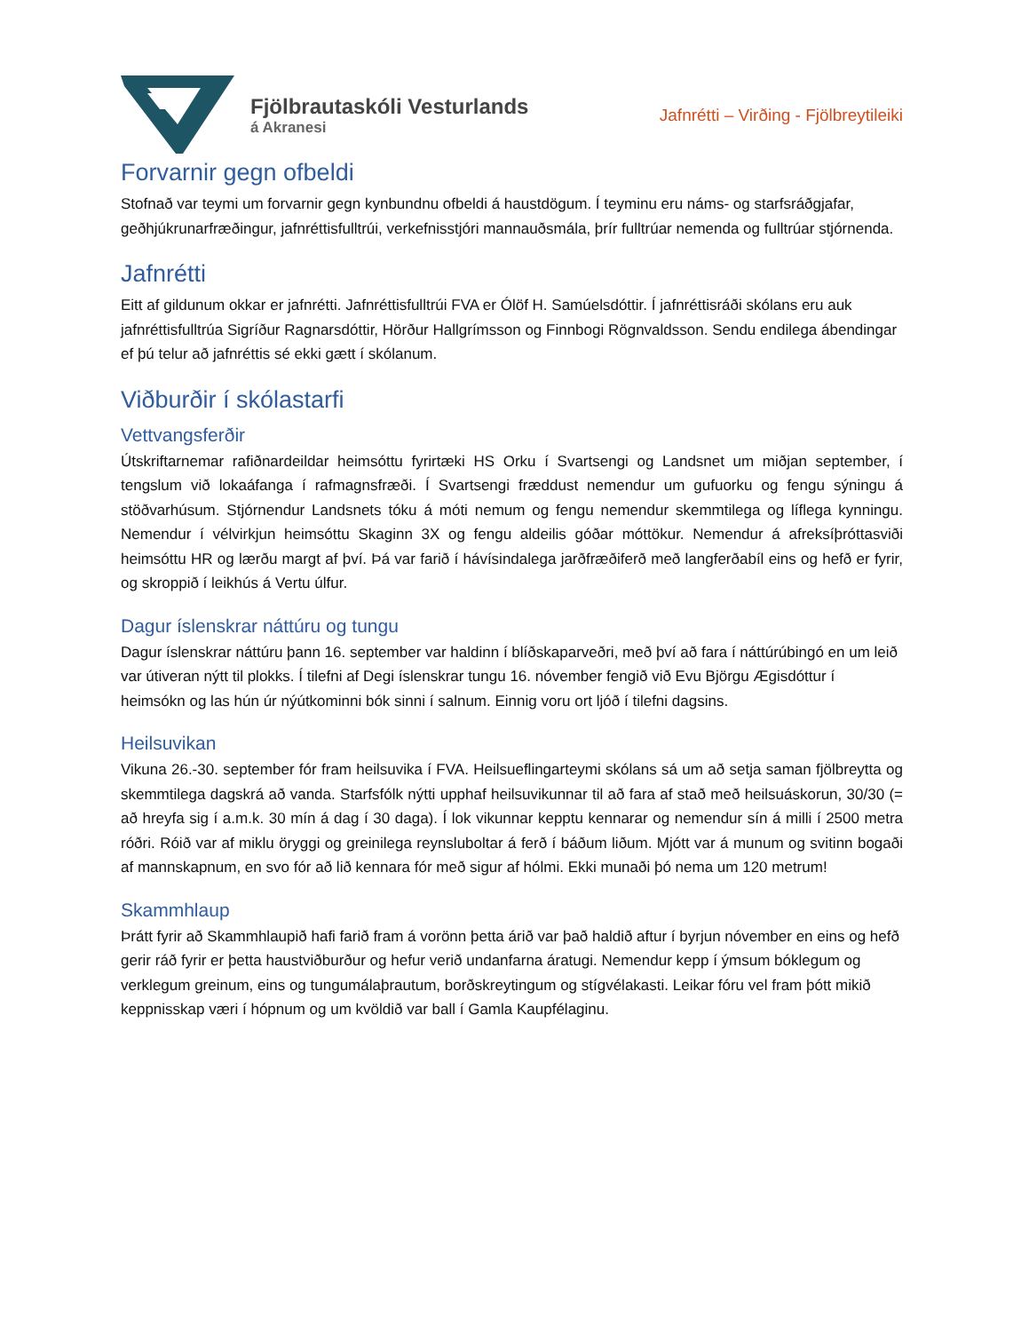Fjölbrautaskóli Vesturlands
á Akranesi
Jafnrétti – Virðing - Fjölbreytileiki
Forvarnir gegn ofbeldi
Stofnað var teymi um forvarnir gegn kynbundnu ofbeldi á haustdögum. Í teyminu eru náms- og starfsráðgjafar, geðhjúkrunarfræðingur, jafnréttisfulltrúi, verkefnisstjóri mannauðsmála, þrír fulltrúar nemenda og fulltrúar stjórnenda.
Jafnrétti
Eitt af gildunum okkar er jafnrétti. Jafnréttisfulltrúi FVA er Ólöf H. Samúelsdóttir. Í jafnréttisráði skólans eru auk jafnréttisfulltrúa Sigríður Ragnarsdóttir, Hörður Hallgrímsson og Finnbogi Rögnvaldsson. Sendu endilega ábendingar ef þú telur að jafnréttis sé ekki gætt í skólanum.
Viðburðir í skólastarfi
Vettvangsferðir
Útskriftarnemar rafiðnardeildar heimsóttu fyrirtæki HS Orku í Svartsengi og Landsnet um miðjan september, í tengslum við lokaáfanga í rafmagnsfræði. Í Svartsengi fræddust nemendur um gufuorku og fengu sýningu á stöðvarhúsum. Stjórnendur Landsnets tóku á móti nemum og fengu nemendur skemmtilega og líflega kynningu. Nemendur í vélvirkjun heimsóttu Skaginn 3X og fengu aldeilis góðar móttökur. Nemendur á afreksíþróttasviði heimsóttu HR og lærðu margt af því. Þá var farið í hávísindalega jarðfræðiferð með langferðabíl eins og hefð er fyrir, og skroppið í leikhús á Vertu úlfur.
Dagur íslenskrar náttúru og tungu
Dagur íslenskrar náttúru þann 16. september var haldinn í blíðskaparveðri, með því að fara í náttúrúbingó en um leið var útiveran nýtt til plokks. Í tilefni af Degi íslenskrar tungu 16. nóvember fengið við Evu Björgu Ægisdóttur í heimsókn og las hún úr nýútkominni bók sinni í salnum. Einnig voru ort ljóð í tilefni dagsins.
Heilsuvikan
Vikuna 26.-30. september fór fram heilsuvika í FVA. Heilsueflingarteymi skólans sá um að setja saman fjölbreytta og skemmtilega dagskrá að vanda. Starfsfólk nýtti upphaf heilsuvikunnar til að fara af stað með heilsuáskorun, 30/30 (= að hreyfa sig í a.m.k. 30 mín á dag í 30 daga). Í lok vikunnar kepptu kennarar og nemendur sín á milli í 2500 metra róðri. Róið var af miklu öryggi og greinilega reynsluboltar á ferð í báðum liðum. Mjótt var á munum og svitinn bogaði af mannskapnum, en svo fór að lið kennara fór með sigur af hólmi. Ekki munaði þó nema um 120 metrum!
Skammhlaup
Þrátt fyrir að Skammhlaupið hafi farið fram á vorönn þetta árið var það haldið aftur í byrjun nóvember en eins og hefð gerir ráð fyrir er þetta haustviðburður og hefur verið undanfarna áratugi. Nemendur kepp í ýmsum bóklegum og verklegum greinum, eins og tungumálaþrautum, borðskreytingum og stígvélakasti. Leikar fóru vel fram þótt mikið keppnisskap væri í hópnum og um kvöldið var ball í Gamla Kaupfélaginu.